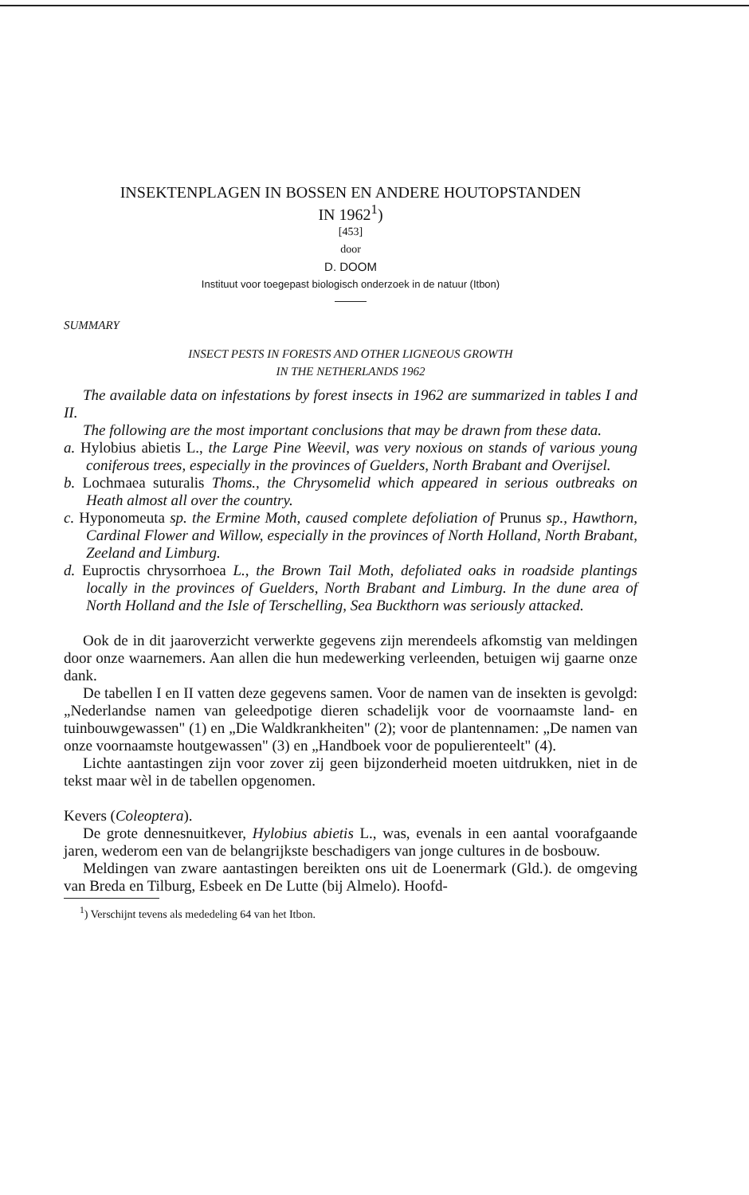INSEKTENPLAGEN IN BOSSEN EN ANDERE HOUTOPSTANDEN
IN 1962<sup>1</sup>)
[453]
door
D. DOOM
Instituut voor toegepast biologisch onderzoek in de natuur (Itbon)
SUMMARY
INSECT PESTS IN FORESTS AND OTHER LIGNEOUS GROWTH
IN THE NETHERLANDS 1962
The available data on infestations by forest insects in 1962 are summarized in tables I and II.
The following are the most important conclusions that may be drawn from these data.
a. Hylobius abietis L., the Large Pine Weevil, was very noxious on stands of various young coniferous trees, especially in the provinces of Guelders, North Brabant and Overijsel.
b. Lochmaea suturalis Thoms., the Chrysomelid which appeared in serious outbreaks on Heath almost all over the country.
c. Hyponomeuta sp. the Ermine Moth, caused complete defoliation of Prunus sp., Hawthorn, Cardinal Flower and Willow, especially in the provinces of North Holland, North Brabant, Zeeland and Limburg.
d. Euproctis chrysorrhoea L., the Brown Tail Moth, defoliated oaks in roadside plantings locally in the provinces of Guelders, North Brabant and Limburg. In the dune area of North Holland and the Isle of Terschelling, Sea Buckthorn was seriously attacked.
Ook de in dit jaaroverzicht verwerkte gegevens zijn merendeels afkomstig van meldingen door onze waarnemers. Aan allen die hun medewerking verleenden, betuigen wij gaarne onze dank.
De tabellen I en II vatten deze gegevens samen. Voor de namen van de insekten is gevolgd: „Nederlandse namen van geleedpotige dieren schadelijk voor de voornaamste land- en tuinbouwgewassen" (1) en „Die Waldkrankheiten" (2); voor de plantennamen: „De namen van onze voornaamste houtgewassen" (3) en „Handboek voor de populierenteelt" (4).
Lichte aantastingen zijn voor zover zij geen bijzonderheid moeten uitdrukken, niet in de tekst maar wèl in de tabellen opgenomen.
Kevers (Coleoptera).
De grote dennesnuitkever, Hylobius abietis L., was, evenals in een aantal voorafgaande jaren, wederom een van de belangrijkste beschadigers van jonge cultures in de bosbouw.
Meldingen van zware aantastingen bereikten ons uit de Loenermark (Gld.). de omgeving van Breda en Tilburg, Esbeek en De Lutte (bij Almelo). Hoofd-
<sup>1</sup>) Verschijnt tevens als mededeling 64 van het Itbon.